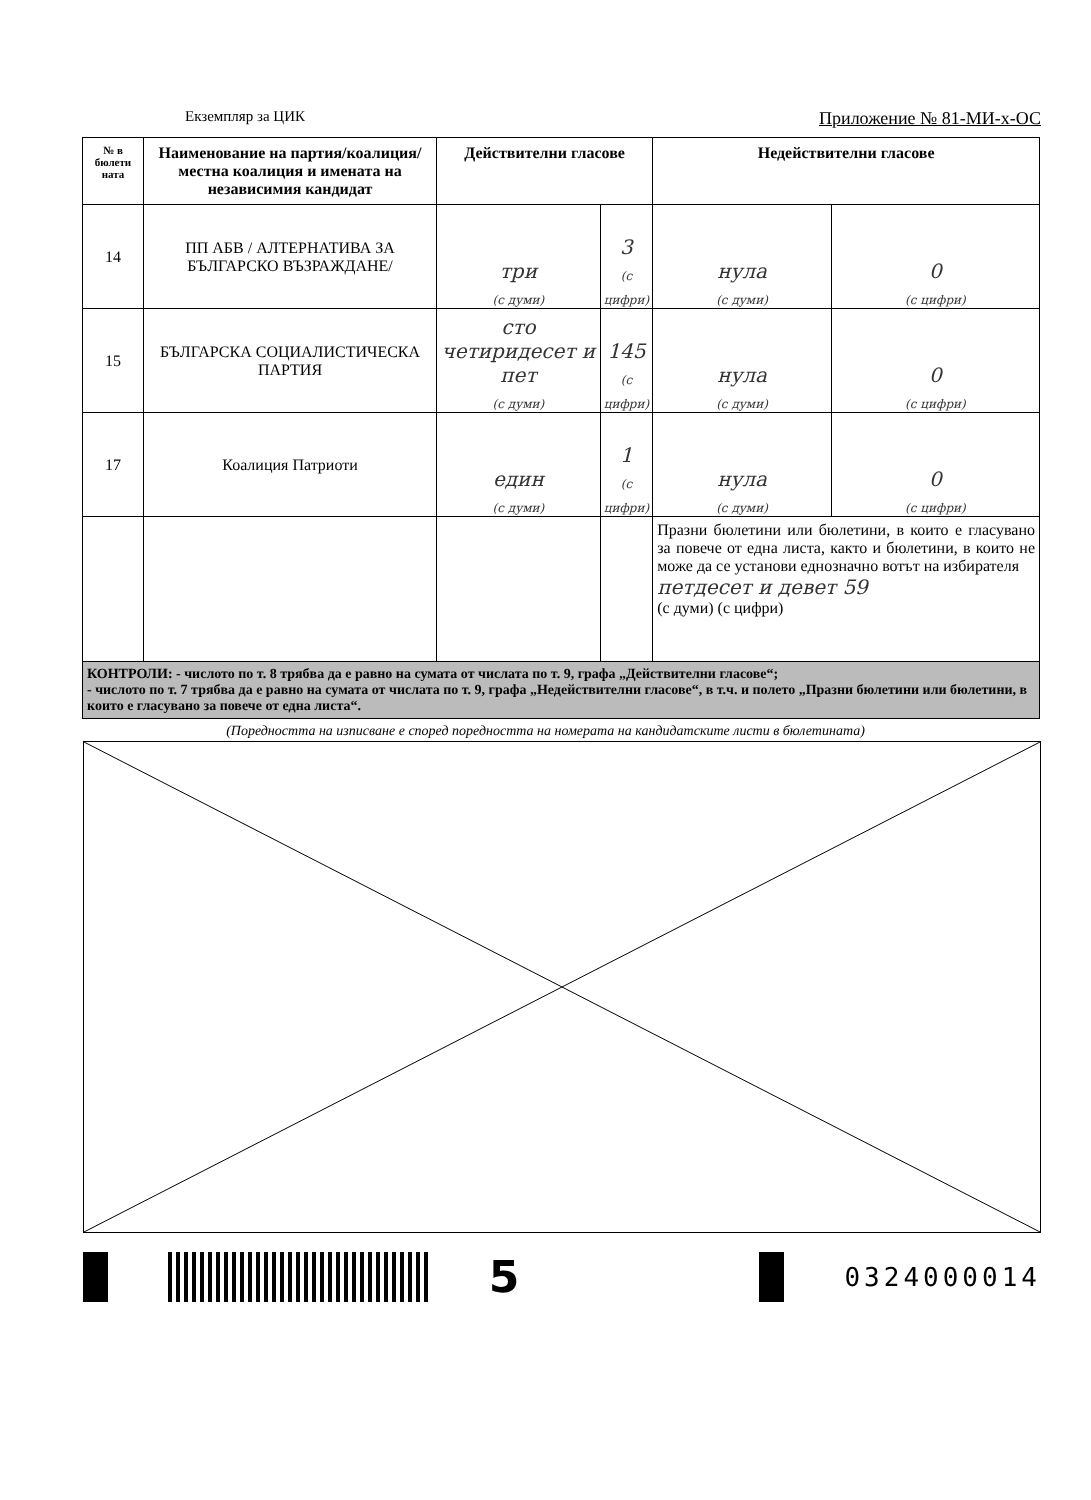Екземпляр за ЦИК Приложение № 81-МИ-х-ОС
| № в бюлети ната | Наименование на партия/коалиция/местна коалиция и имената на независимия кандидат | Действителни гласове | | Недействителни гласове | |
| --- | --- | --- | --- | --- | --- |
| 14 | ПП АБВ / АЛТЕРНАТИВА ЗА БЪЛГАРСКО ВЪЗРАЖДАНЕ/ | три (с думи) | 3 (с цифри) | нула (с думи) | 0 (с цифри) |
| 15 | БЪЛГАРСКА СОЦИАЛИСТИЧЕСКА ПАРТИЯ | сто четиридесет и пет (с думи) | 145 (с цифри) | нула (с думи) | 0 (с цифри) |
| 17 | Коалиция Патриоти | един (с думи) | 1 (с цифри) | нула (с думи) | 0 (с цифри) |
| | | | | Празни бюлетини или бюлетини, в които е гласувано за повече от една листа, както и бюлетини, в които не може да се установи еднозначно вотът на избирателя петдесет и девет 59 (с думи) (с цифри) | |
| КОНТРОЛИ: - числото по т. 8 трябва да е равно на сумата от числата по т. 9, графа „Действителни гласове“; - числото по т. 7 трябва да е равно на сумата от числата по т. 9, графа „Недействителни гласове“, в т.ч. и полето „Празни бюлетини или бюлетини, в които е гласувано за повече от една листа“. | | | | | |
(Поредността на изписване е според поредността на номерата на кандидатските листи в бюлетината)
5
0324000014